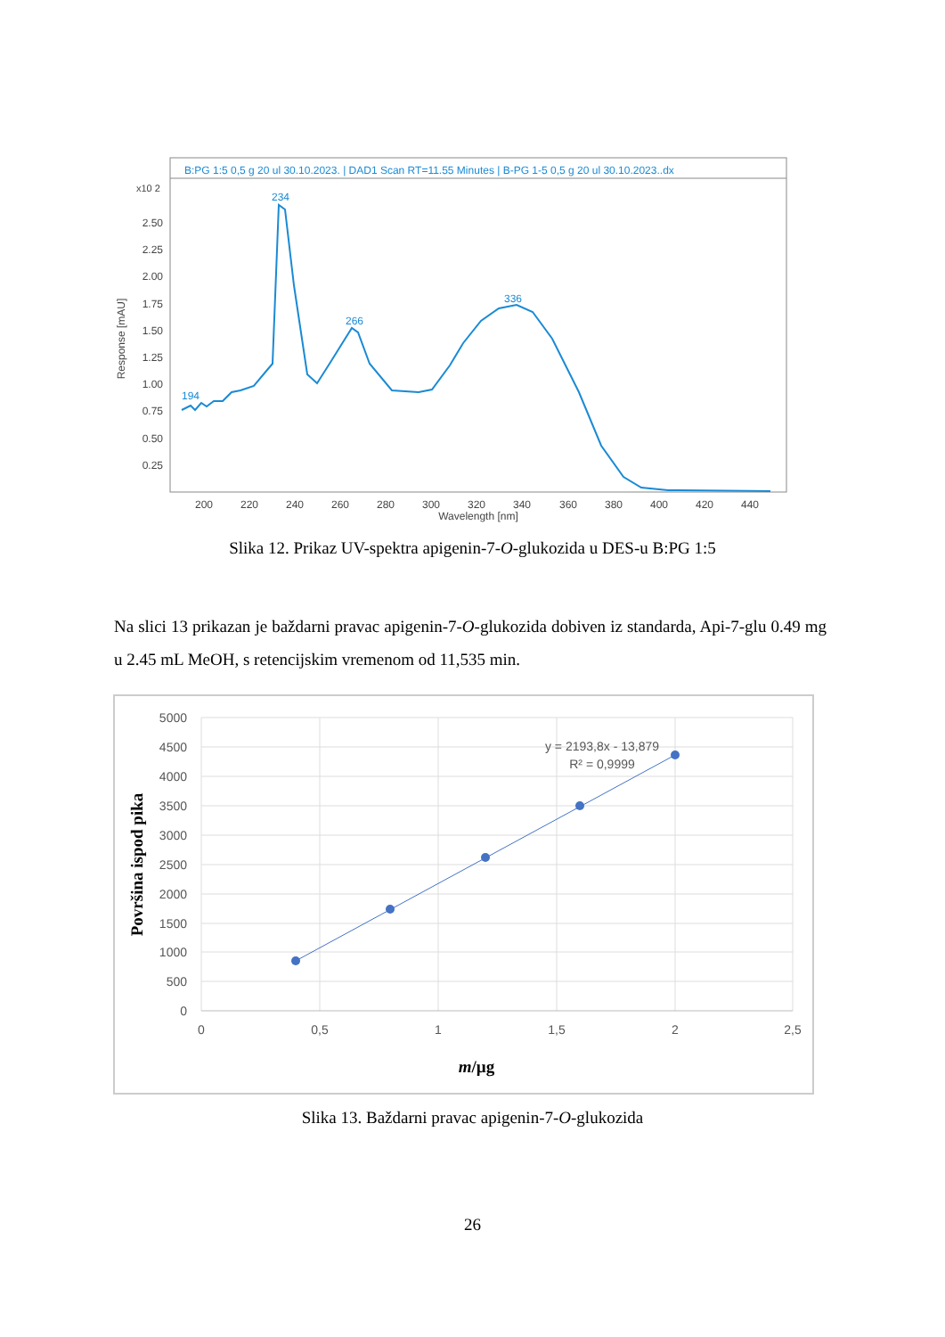B:PG 1:5 0,5 g 20 ul 30.10.2023. | DAD1 Scan RT=11.55 Minutes | B-PG 1-5 0,5 g 20 ul 30.10.2023..dx
x10 2
2.50
2.25
2.00
1.75
1.50
1.25
1.00
0.75
0.50
0.25
Response [mAU]
200
220
240
260
280
300
320
340
360
380
400
420
440
Wavelength [nm]
194
234
266
336
Slika 12. Prikaz UV-spektra apigenin-7-O-glukozida u DES-u B:PG 1:5
Na slici 13 prikazan je baždarni pravac apigenin-7-O-glukozida dobiven iz standarda, Api-7-glu 0.49 mg u 2.45 mL MeOH, s retencijskim vremenom od 11,535 min.
5000
4500
4000
3500
3000
2500
2000
1500
1000
500
0
0
0,5
1
1,5
2
2,5
y = 2193,8x - 13,879
R² = 0,9999
Površina ispod pika
m/µg
Slika 13. Baždarni pravac apigenin-7-O-glukozida
26